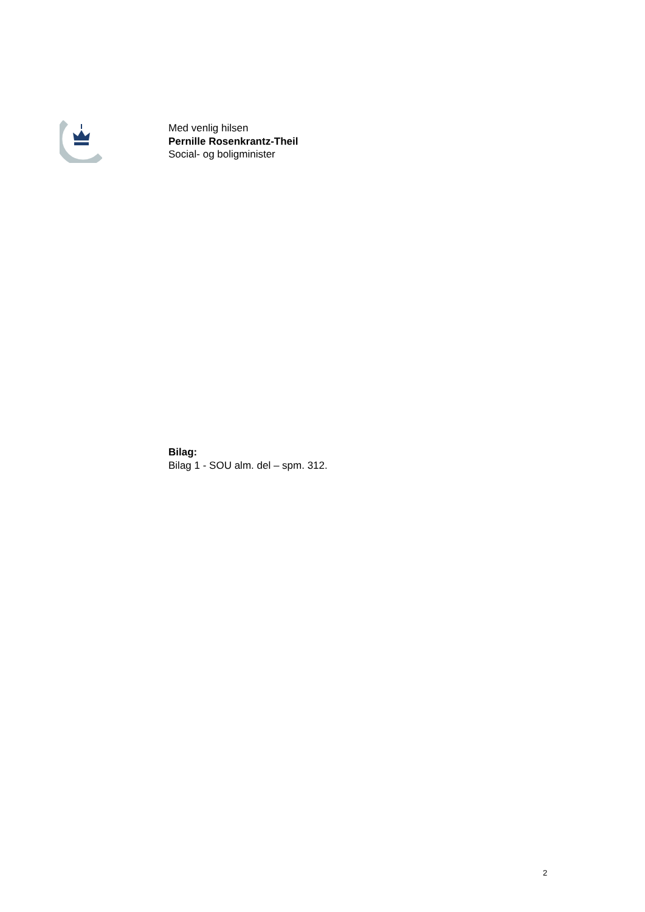Med venlig hilsen
Pernille Rosenkrantz-Theil
Social- og boligminister
Bilag:
Bilag 1 - SOU alm. del – spm. 312.
2